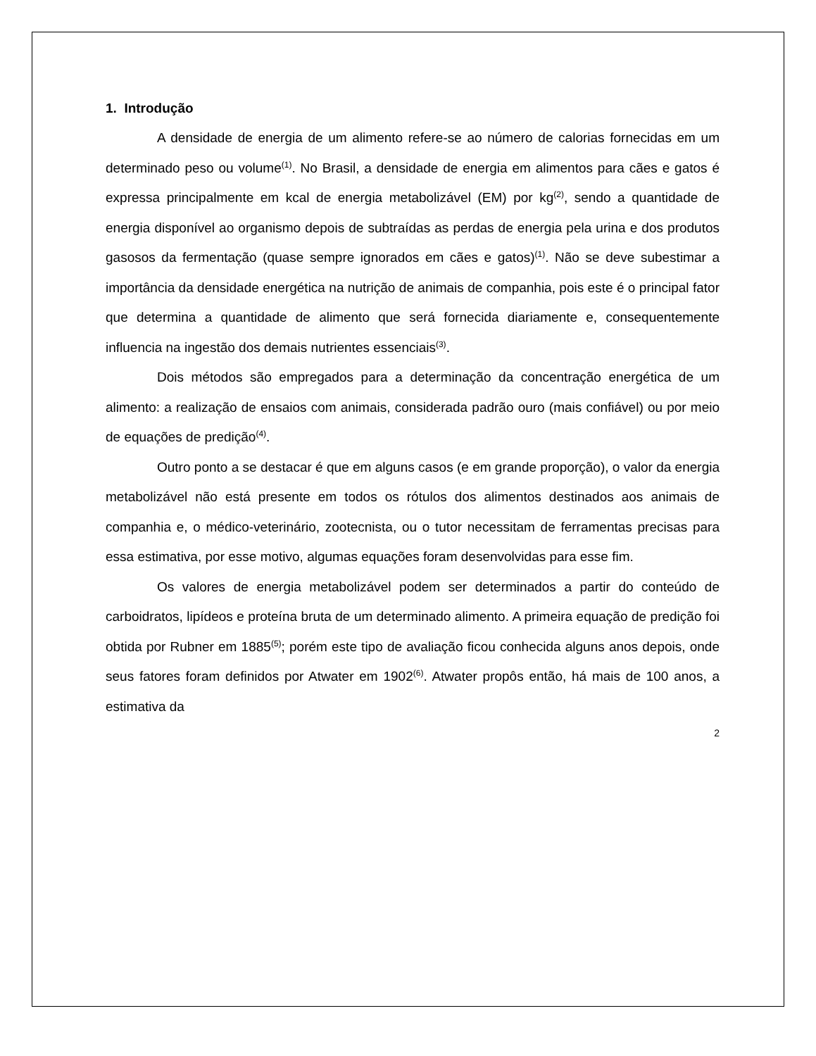1. Introdução
A densidade de energia de um alimento refere-se ao número de calorias fornecidas em um determinado peso ou volume<sup>(1)</sup>. No Brasil, a densidade de energia em alimentos para cães e gatos é expressa principalmente em kcal de energia metabolizável (EM) por kg<sup>(2)</sup>, sendo a quantidade de energia disponível ao organismo depois de subtraídas as perdas de energia pela urina e dos produtos gasosos da fermentação (quase sempre ignorados em cães e gatos)<sup>(1)</sup>. Não se deve subestimar a importância da densidade energética na nutrição de animais de companhia, pois este é o principal fator que determina a quantidade de alimento que será fornecida diariamente e, consequentemente influencia na ingestão dos demais nutrientes essenciais<sup>(3)</sup>.
Dois métodos são empregados para a determinação da concentração energética de um alimento: a realização de ensaios com animais, considerada padrão ouro (mais confiável) ou por meio de equações de predição<sup>(4)</sup>.
Outro ponto a se destacar é que em alguns casos (e em grande proporção), o valor da energia metabolizável não está presente em todos os rótulos dos alimentos destinados aos animais de companhia e, o médico-veterinário, zootecnista, ou o tutor necessitam de ferramentas precisas para essa estimativa, por esse motivo, algumas equações foram desenvolvidas para esse fim.
Os valores de energia metabolizável podem ser determinados a partir do conteúdo de carboidratos, lipídeos e proteína bruta de um determinado alimento. A primeira equação de predição foi obtida por Rubner em 1885<sup>(5)</sup>; porém este tipo de avaliação ficou conhecida alguns anos depois, onde seus fatores foram definidos por Atwater em 1902<sup>(6)</sup>. Atwater propôs então, há mais de 100 anos, a estimativa da
2